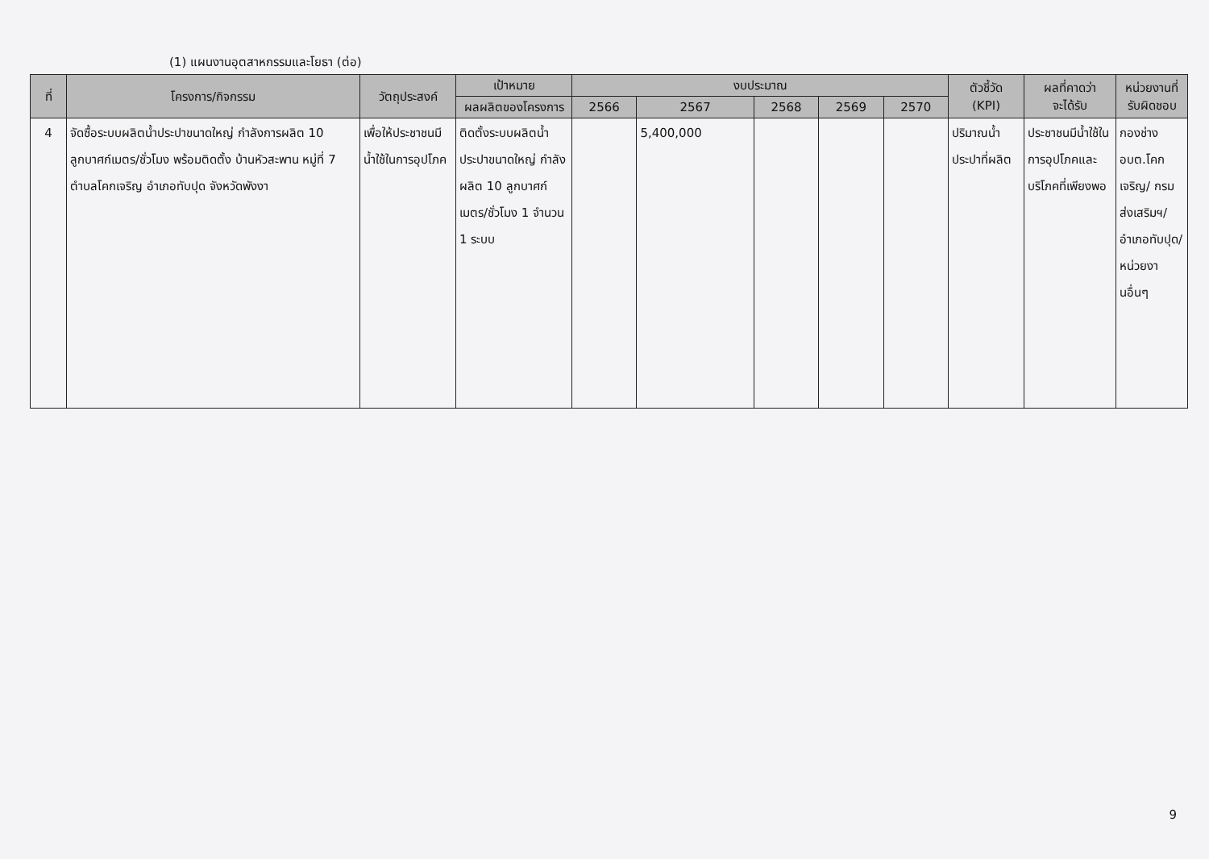(1) แผนงานอุตสาหกรรมและโยธา (ต่อ)
| ที่ | โครงการ/กิจกรรม | วัตถุประสงค์ | เป้าหมาย | งบประมาณ | | | | | ตัวชี้วัด (KPI) | ผลที่คาดว่า จะได้รับ | หน่วยงานที่ รับผิดชอบ |
| --- | --- | --- | --- | --- | --- | --- | --- | --- | --- | --- | --- |
| | | | ผลผลิตของโครงการ | 2566 | 2567 | 2568 | 2569 | 2570 | | | |
| 4 | จัดซื้อระบบผลิตน้ำประปาขนาดใหญ่ กำลังการผลิต 10 ลูกบาศก์เมตร/ชั่วโมง พร้อมติดตั้ง บ้านหัวสะพาน หมู่ที่ 7 ตำบลโคกเจริญ อำเภอทับปุด จังหวัดพังงา | เพื่อให้ประชาชนมีน้ำใช้ในการอุปโภค | ติดตั้งระบบผลิตน้ำประปาขนาดใหญ่ กำลังผลิต 10 ลูกบาศก์เมตร/ชั่วโมง 1 จำนวน 1 ระบบ | | 5,400,000 | | | | ปริมาณน้ำประปาที่ผลิต | ประชาชนมีน้ำใช้ในการอุปโภคและบริโภคที่เพียงพอ | กองช่าง อบต.โคกเจริญ/ กรมส่งเสริมฯ/อำเภอทับปุด/ หน่วยงานอื่นๆ |
9